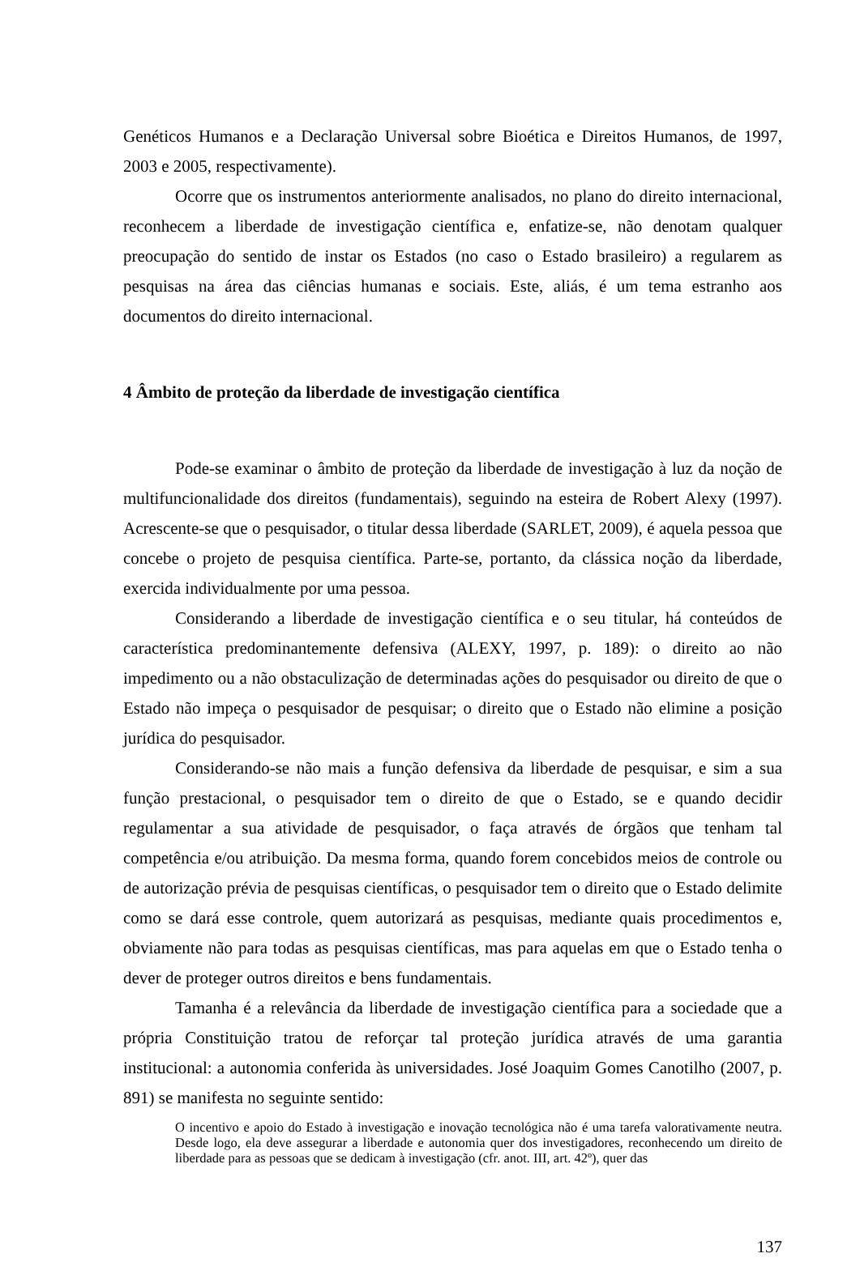Genéticos Humanos e a Declaração Universal sobre Bioética e Direitos Humanos, de 1997, 2003 e 2005, respectivamente).
Ocorre que os instrumentos anteriormente analisados, no plano do direito internacional, reconhecem a liberdade de investigação científica e, enfatize-se, não denotam qualquer preocupação do sentido de instar os Estados (no caso o Estado brasileiro) a regularem as pesquisas na área das ciências humanas e sociais. Este, aliás, é um tema estranho aos documentos do direito internacional.
4 Âmbito de proteção da liberdade de investigação científica
Pode-se examinar o âmbito de proteção da liberdade de investigação à luz da noção de multifuncionalidade dos direitos (fundamentais), seguindo na esteira de Robert Alexy (1997). Acrescente-se que o pesquisador, o titular dessa liberdade (SARLET, 2009), é aquela pessoa que concebe o projeto de pesquisa científica. Parte-se, portanto, da clássica noção da liberdade, exercida individualmente por uma pessoa.
Considerando a liberdade de investigação científica e o seu titular, há conteúdos de característica predominantemente defensiva (ALEXY, 1997, p. 189): o direito ao não impedimento ou a não obstaculização de determinadas ações do pesquisador ou direito de que o Estado não impeça o pesquisador de pesquisar; o direito que o Estado não elimine a posição jurídica do pesquisador.
Considerando-se não mais a função defensiva da liberdade de pesquisar, e sim a sua função prestacional, o pesquisador tem o direito de que o Estado, se e quando decidir regulamentar a sua atividade de pesquisador, o faça através de órgãos que tenham tal competência e/ou atribuição. Da mesma forma, quando forem concebidos meios de controle ou de autorização prévia de pesquisas científicas, o pesquisador tem o direito que o Estado delimite como se dará esse controle, quem autorizará as pesquisas, mediante quais procedimentos e, obviamente não para todas as pesquisas científicas, mas para aquelas em que o Estado tenha o dever de proteger outros direitos e bens fundamentais.
Tamanha é a relevância da liberdade de investigação científica para a sociedade que a própria Constituição tratou de reforçar tal proteção jurídica através de uma garantia institucional: a autonomia conferida às universidades. José Joaquim Gomes Canotilho (2007, p. 891) se manifesta no seguinte sentido:
O incentivo e apoio do Estado à investigação e inovação tecnológica não é uma tarefa valorativamente neutra. Desde logo, ela deve assegurar a liberdade e autonomia quer dos investigadores, reconhecendo um direito de liberdade para as pessoas que se dedicam à investigação (cfr. anot. III, art. 42º), quer das
137